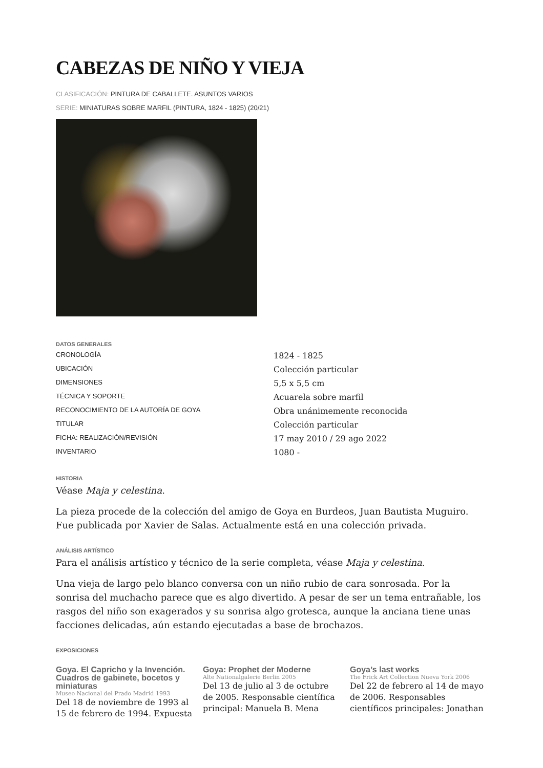CABEZAS DE NIÑO Y VIEJA
CLASIFICACIÓN: PINTURA DE CABALLETE. ASUNTOS VARIOS
SERIE: MINIATURAS SOBRE MARFIL (PINTURA, 1824 - 1825) (20/21)
DATOS GENERALES
| CRONOLOGÍA | 1824 - 1825 |
| UBICACIÓN | Colección particular |
| DIMENSIONES | 5,5 x 5,5 cm |
| TÉCNICA Y SOPORTE | Acuarela sobre marfil |
| RECONOCIMIENTO DE LA AUTORÍA DE GOYA | Obra unánimemente reconocida |
| TITULAR | Colección particular |
| FICHA: REALIZACIÓN/REVISIÓN | 17 may 2010 / 29 ago 2022 |
| INVENTARIO | 1080 - |
HISTORIA
Véase Maja y celestina.
La pieza procede de la colección del amigo de Goya en Burdeos, Juan Bautista Muguiro. Fue publicada por Xavier de Salas. Actualmente está en una colección privada.
ANÁLISIS ARTÍSTICO
Para el análisis artístico y técnico de la serie completa, véase Maja y celestina.
Una vieja de largo pelo blanco conversa con un niño rubio de cara sonrosada. Por la sonrisa del muchacho parece que es algo divertido. A pesar de ser un tema entrañable, los rasgos del niño son exagerados y su sonrisa algo grotesca, aunque la anciana tiene unas facciones delicadas, aún estando ejecutadas a base de brochazos.
EXPOSICIONES
Goya. El Capricho y la Invención. Cuadros de gabinete, bocetos y miniaturas
Museo Nacional del Prado Madrid 1993
Del 18 de noviembre de 1993 al 15 de febrero de 1994. Expuesta
Goya: Prophet der Moderne
Alte Nationalgalerie Berlin 2005
Del 13 de julio al 3 de octubre de 2005. Responsable científica principal: Manuela B. Mena
Goya’s last works
The Frick Art Collection Nueva York 2006
Del 22 de febrero al 14 de mayo de 2006. Responsables científicos principales: Jonathan